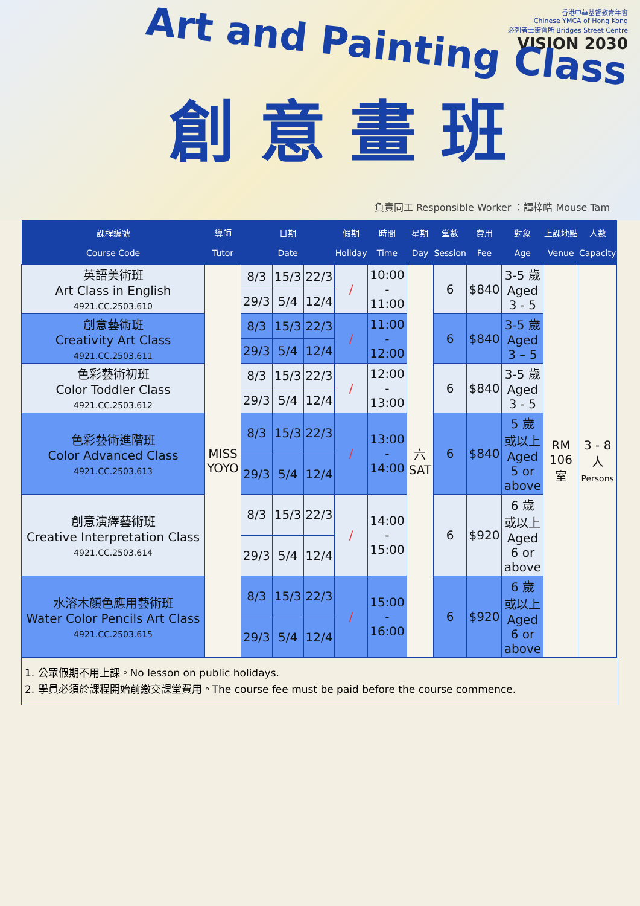香港中華基督教青年會
Chinese YMCA of Hong Kong
必列者士街會所 Bridges Street Centre
VISION 2030
Art and Painting Class
創意畫班
負責同工 Responsible Worker ：譚梓皓 Mouse Tam
| 課程編號 Course Code | 導師 Tutor | 日期 Date | | | 假期 Holiday | 時間 Time | 星期 Day | 堂數 Session | 費用 Fee | 對象 Age | 上課地點 Venue | 人數 Capacity |
| --- | --- | --- | --- | --- | --- | --- | --- | --- | --- | --- | --- | --- |
| 英語美術班 Art Class in English 4921.CC.2503.610 | MISS YOYO | 8/3 | 15/3 | 22/3 | / | 10:00 - 11:00 | 六 SAT | 6 | $840 | 3-5 歲 Aged 3 - 5 | RM 106 室 | 3 - 8 人 Persons |
| | | 29/3 | 5/4 | 12/4 | | | | | | | | |
| 創意藝術班 Creativity Art Class 4921.CC.2503.611 | | 8/3 | 15/3 | 22/3 | / | 11:00 - 12:00 | | 6 | $840 | 3-5 歲 Aged 3 – 5 | | |
| | | 29/3 | 5/4 | 12/4 | | | | | | | | |
| 色彩藝術初班 Color Toddler Class 4921.CC.2503.612 | | 8/3 | 15/3 | 22/3 | / | 12:00 - 13:00 | | 6 | $840 | 3-5 歲 Aged 3 - 5 | | |
| | | 29/3 | 5/4 | 12/4 | | | | | | | | |
| 色彩藝術進階班 Color Advanced Class 4921.CC.2503.613 | | 8/3 | 15/3 | 22/3 | / | 13:00 - 14:00 | | 6 | $840 | 5 歲 或以上 Aged 5 or above | | |
| | | 29/3 | 5/4 | 12/4 | | | | | | | | |
| 創意演繹藝術班 Creative Interpretation Class 4921.CC.2503.614 | | 8/3 | 15/3 | 22/3 | / | 14:00 - 15:00 | | 6 | $920 | 6 歲 或以上 Aged 6 or above | | |
| | | 29/3 | 5/4 | 12/4 | | | | | | | | |
| 水溶木顏色應用藝術班 Water Color Pencils Art Class 4921.CC.2503.615 | | 8/3 | 15/3 | 22/3 | / | 15:00 - 16:00 | | 6 | $920 | 6 歲 或以上 Aged 6 or above | | |
| | | 29/3 | 5/4 | 12/4 | | | | | | | | |
1. 公眾假期不用上課。No lesson on public holidays.
2. 學員必須於課程開始前繳交課堂費用。The course fee must be paid before the course commence.